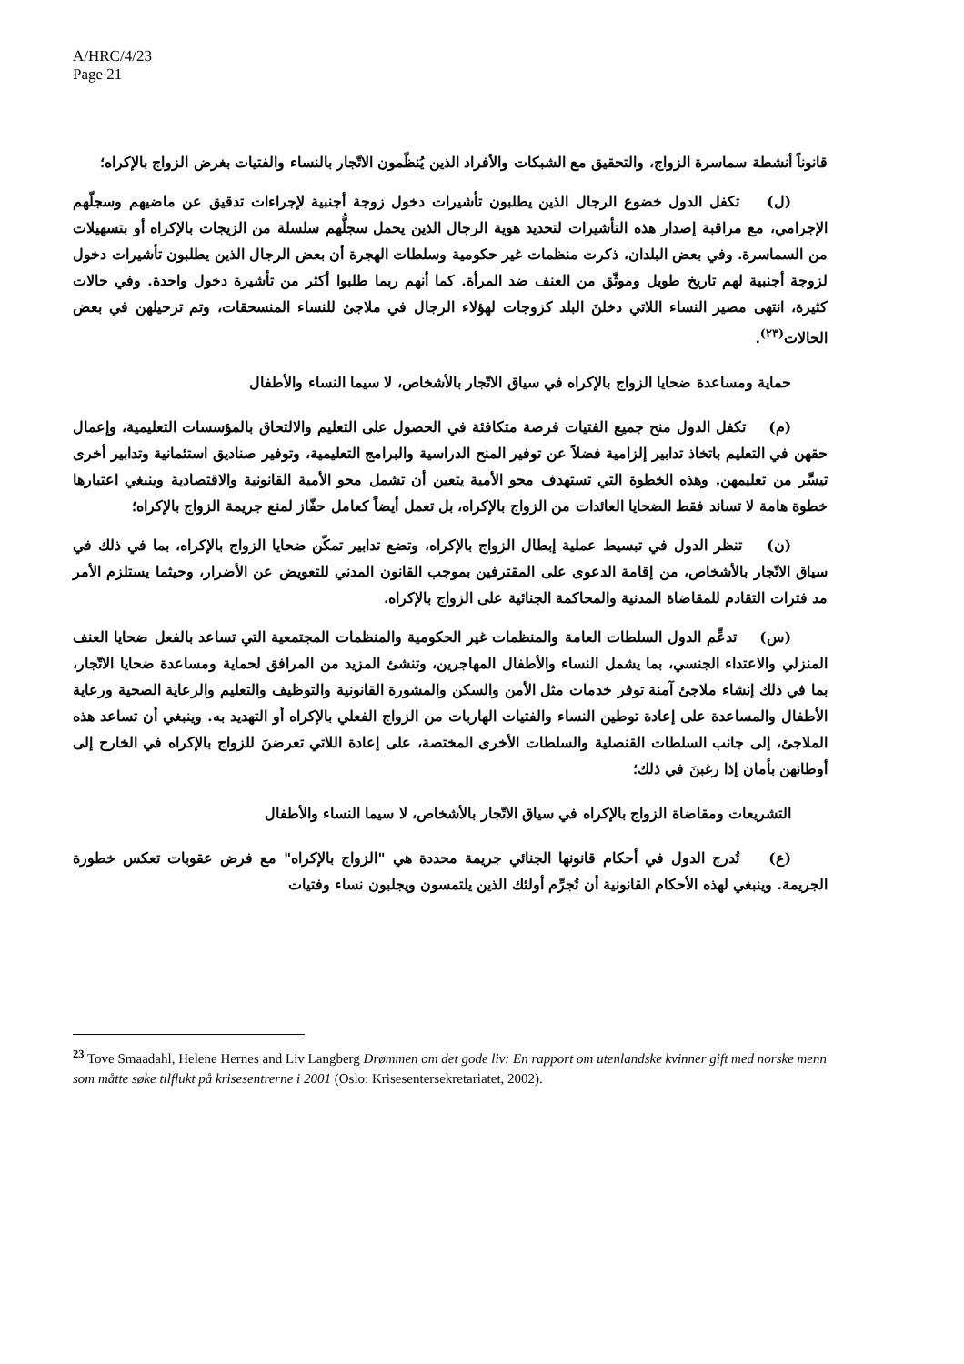A/HRC/4/23
Page 21
قانوناً أنشطة سماسرة الزواج، والتحقيق مع الشبكات والأفراد الذين يُنظّمون الاتّجار بالنساء والفتيات بغرض الزواج بالإكراه؛
(ل) تكفل الدول خضوع الرجال الذين يطلبون تأشيرات دخول زوجة أجنبية لإجراءات تدقيق عن ماضيهم وسجلّهم الإجرامي، مع مراقبة إصدار هذه التأشيرات لتحديد هوية الرجال الذين يحمل سجلُّهم سلسلة من الزيجات بالإكراه أو بتسهيلات من السماسرة. وفي بعض البلدان، ذكرت منظمات غير حكومية وسلطات الهجرة أن بعض الرجال الذين يطلبون تأشيرات دخول لزوجة أجنبية لهم تاريخ طويل وموثّق من العنف ضد المرأة. كما أنهم ربما طلبوا أكثر من تأشيرة دخول واحدة. وفي حالات كثيرة، انتهى مصير النساء اللاتي دخلنَ البلد كزوجات لهؤلاء الرجال في ملاجئ للنساء المنسحقات، وتم ترحيلهن في بعض الحالات<sup>(٢٣)</sup>.
حماية ومساعدة ضحايا الزواج بالإكراه في سياق الاتّجار بالأشخاص، لا سيما النساء والأطفال
(م) تكفل الدول منح جميع الفتيات فرصة متكافئة في الحصول على التعليم والالتحاق بالمؤسسات التعليمية، وإعمال حقهن في التعليم باتخاذ تدابير إلزامية فضلاً عن توفير المنح الدراسية والبرامج التعليمية، وتوفير صناديق استئمانية وتدابير أخرى تيسِّر من تعليمهن. وهذه الخطوة التي تستهدف محو الأمية يتعين أن تشمل محو الأمية القانونية والاقتصادية وينبغي اعتبارها خطوة هامة لا تساند فقط الضحايا العائدات من الزواج بالإكراه، بل تعمل أيضاً كعامل حفّاز لمنع جريمة الزواج بالإكراه؛
(ن) تنظر الدول في تبسيط عملية إبطال الزواج بالإكراه، وتضع تدابير تمكّن ضحايا الزواج بالإكراه، بما في ذلك في سياق الاتّجار بالأشخاص، من إقامة الدعوى على المقترفين بموجب القانون المدني للتعويض عن الأضرار، وحيثما يستلزم الأمر مد فترات التقادم للمقاضاة المدنية والمحاكمة الجنائية على الزواج بالإكراه.
(س) تدعِّم الدول السلطات العامة والمنظمات غير الحكومية والمنظمات المجتمعية التي تساعد بالفعل ضحايا العنف المنزلي والاعتداء الجنسي، بما يشمل النساء والأطفال المهاجرين، وتنشئ المزيد من المرافق لحماية ومساعدة ضحايا الاتّجار، بما في ذلك إنشاء ملاجئ آمنة توفر خدمات مثل الأمن والسكن والمشورة القانونية والتوظيف والتعليم والرعاية الصحية ورعاية الأطفال والمساعدة على إعادة توطين النساء والفتيات الهاربات من الزواج الفعلي بالإكراه أو التهديد به. وينبغي أن تساعد هذه الملاجئ، إلى جانب السلطات القنصلية والسلطات الأخرى المختصة، على إعادة اللاتي تعرضنَ للزواج بالإكراه في الخارج إلى أوطانهن بأمان إذا رغبنَ في ذلك؛
التشريعات ومقاضاة الزواج بالإكراه في سياق الاتّجار بالأشخاص، لا سيما النساء والأطفال
(ع) تُدرج الدول في أحكام قانونها الجنائي جريمة محددة هي "الزواج بالإكراه" مع فرض عقوبات تعكس خطورة الجريمة. وينبغي لهذه الأحكام القانونية أن تُجرِّم أولئك الذين يلتمسون ويجلبون نساء وفتيات
<sup>23</sup> Tove Smaadahl, Helene Hernes and Liv Langberg Drømmen om det gode liv: En rapport om utenlandske kvinner gift med norske menn som måtte søke tilflukt på krisesentrerne i 2001 (Oslo: Krisesentersekretariatet, 2002).